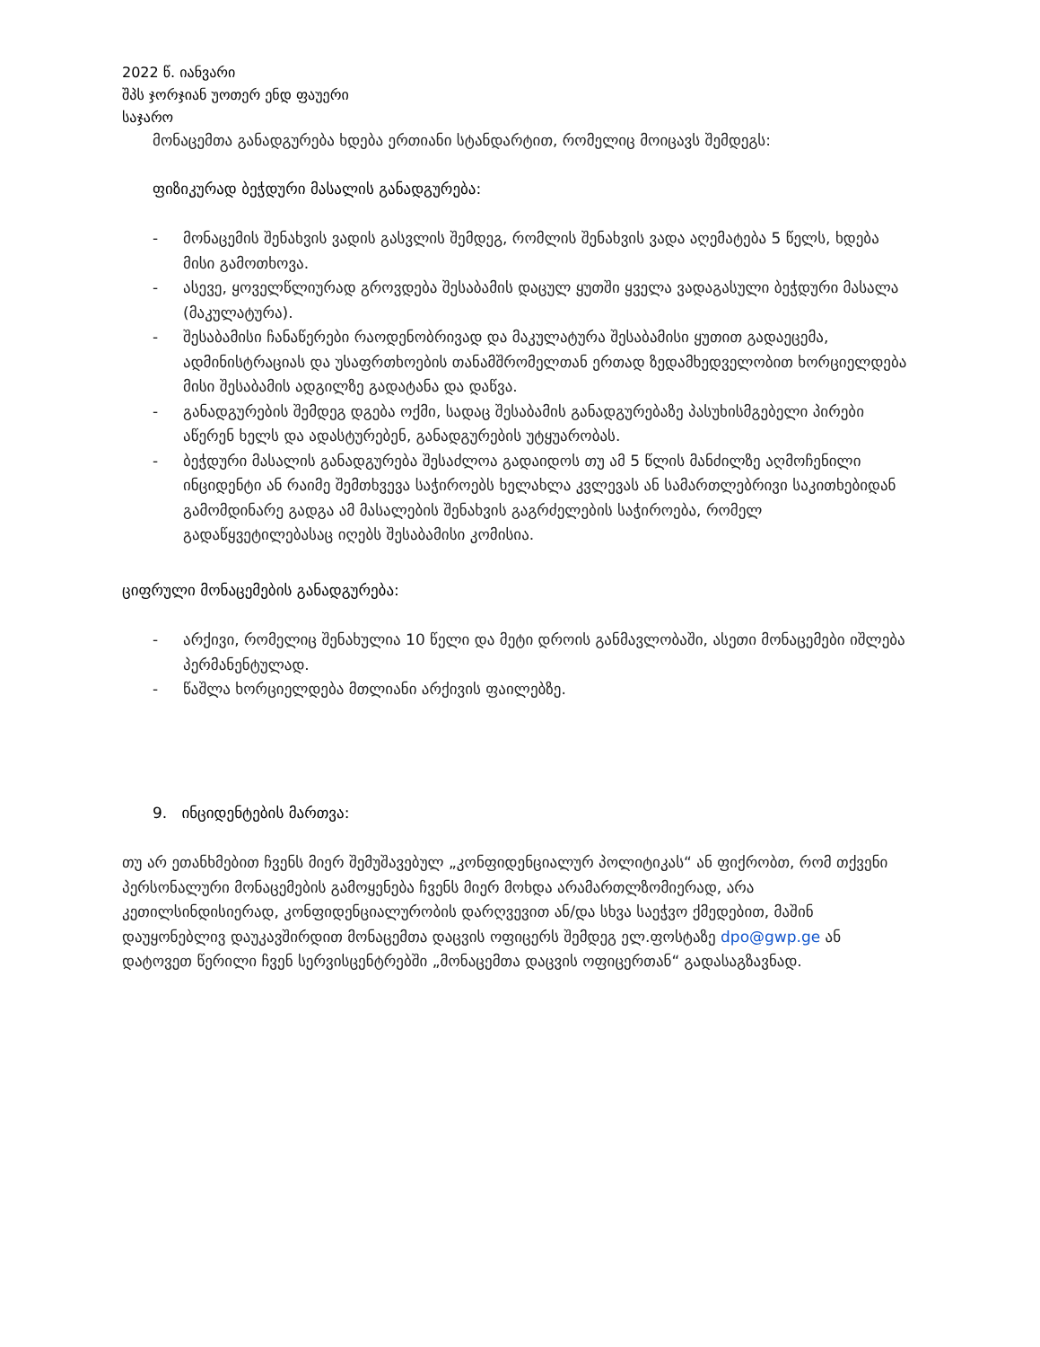2022 წ. იანვარი
შპს ჯორჯიან უოთერ ენდ ფაუერი
საჯარო
მონაცემთა განადგურება ხდება ერთიანი სტანდარტით, რომელიც მოიცავს შემდეგს:
ფიზიკურად ბეჭდური მასალის განადგურება:
- მონაცემის შენახვის ვადის გასვლის შემდეგ, რომლის შენახვის ვადა აღემატება 5 წელს, ხდება მისი გამოთხოვა.
- ასევე, ყოველწლიურად გროვდება შესაბამის დაცულ ყუთში ყველა ვადაგასული ბეჭდური მასალა (მაკულატურა).
- შესაბამისი ჩანაწერები რაოდენობრივად და მაკულატურა შესაბამისი ყუთით გადაეცემა, ადმინისტრაციას და უსაფრთხოების თანამშრომელთან ერთად ზედამხედველობით ხორციელდება მისი შესაბამის ადგილზე გადატანა და დაწვა.
- განადგურების შემდეგ დგება ოქმი, სადაც შესაბამის განადგურებაზე პასუხისმგებელი პირები აწერენ ხელს და ადასტურებენ, განადგურების უტყუარობას.
- ბეჭდური მასალის განადგურება შესაძლოა გადაიდოს თუ ამ 5 წლის მანძილზე აღმოჩენილი ინციდენტი ან რაიმე შემთხვევა საჭიროებს ხელახლა კვლევას ან სამართლებრივი საკითხებიდან გამომდინარე გადგა ამ მასალების შენახვის გაგრძელების საჭიროება, რომელ გადაწყვეტილებასაც იღებს შესაბამისი კომისია.
ციფრული მონაცემების განადგურება:
- არქივი, რომელიც შენახულია 10 წელი და მეტი დროის განმავლობაში, ასეთი მონაცემები იშლება პერმანენტულად.
- წაშლა ხორციელდება მთლიანი არქივის ფაილებზე.
9. ინციდენტების მართვა:
თუ არ ეთანხმებით ჩვენს მიერ შემუშავებულ „კონფიდენციალურ პოლიტიკას“ ან ფიქრობთ, რომ თქვენი პერსონალური მონაცემების გამოყენება ჩვენს მიერ მოხდა არამართლზომიერად, არა კეთილსინდისიერად, კონფიდენციალურობის დარღვევით ან/და სხვა საეჭვო ქმედებით, მაშინ დაუყონებლივ დაუკავშირდით მონაცემთა დაცვის ოფიცერს შემდეგ ელ.ფოსტაზე dpo@gwp.ge ან დატოვეთ წერილი ჩვენ სერვისცენტრებში „მონაცემთა დაცვის ოფიცერთან“ გადასაგზავნად.